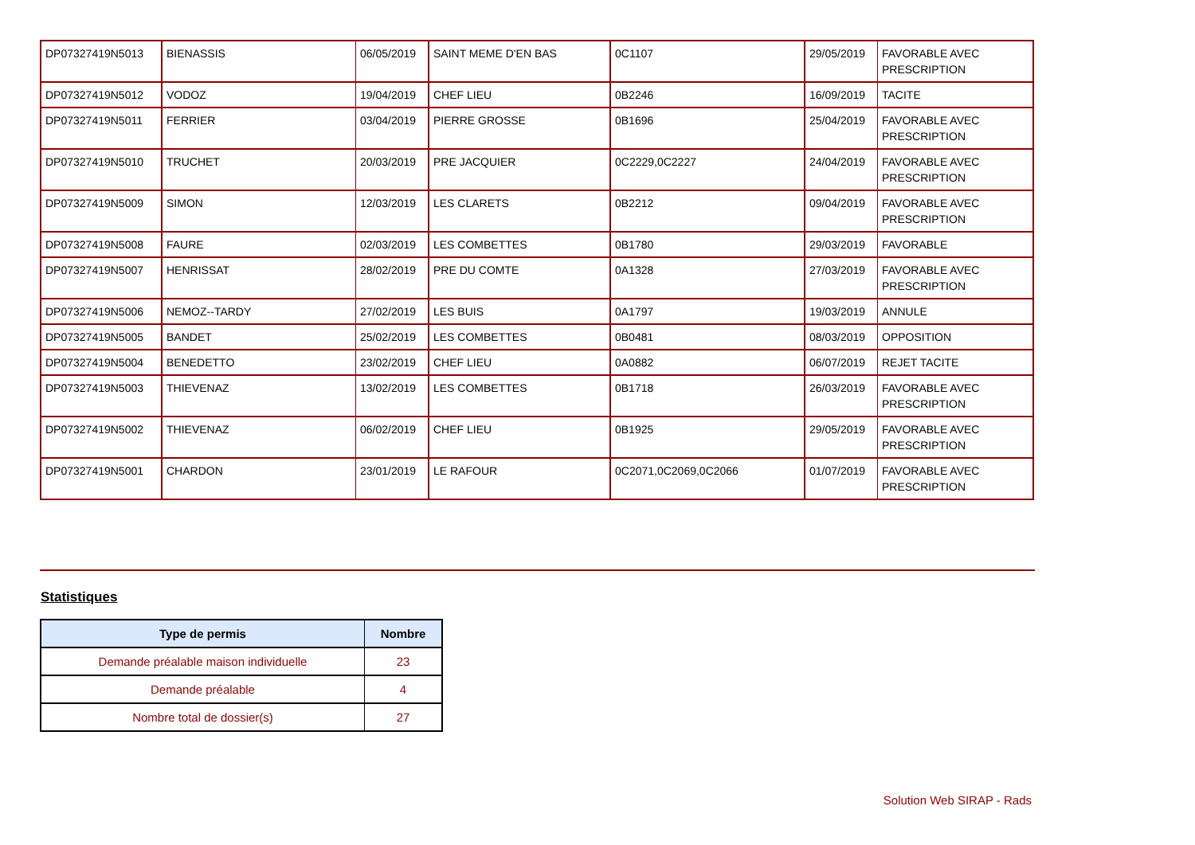| DP07327419N5013 | BIENASSIS | 06/05/2019 | SAINT MEME D'EN BAS | 0C1107 | 29/05/2019 | FAVORABLE AVEC PRESCRIPTION |
| DP07327419N5012 | VODOZ | 19/04/2019 | CHEF LIEU | 0B2246 | 16/09/2019 | TACITE |
| DP07327419N5011 | FERRIER | 03/04/2019 | PIERRE GROSSE | 0B1696 | 25/04/2019 | FAVORABLE AVEC PRESCRIPTION |
| DP07327419N5010 | TRUCHET | 20/03/2019 | PRE JACQUIER | 0C2229,0C2227 | 24/04/2019 | FAVORABLE AVEC PRESCRIPTION |
| DP07327419N5009 | SIMON | 12/03/2019 | LES CLARETS | 0B2212 | 09/04/2019 | FAVORABLE AVEC PRESCRIPTION |
| DP07327419N5008 | FAURE | 02/03/2019 | LES COMBETTES | 0B1780 | 29/03/2019 | FAVORABLE |
| DP07327419N5007 | HENRISSAT | 28/02/2019 | PRE DU COMTE | 0A1328 | 27/03/2019 | FAVORABLE AVEC PRESCRIPTION |
| DP07327419N5006 | NEMOZ--TARDY | 27/02/2019 | LES BUIS | 0A1797 | 19/03/2019 | ANNULE |
| DP07327419N5005 | BANDET | 25/02/2019 | LES COMBETTES | 0B0481 | 08/03/2019 | OPPOSITION |
| DP07327419N5004 | BENEDETTO | 23/02/2019 | CHEF LIEU | 0A0882 | 06/07/2019 | REJET TACITE |
| DP07327419N5003 | THIEVENAZ | 13/02/2019 | LES COMBETTES | 0B1718 | 26/03/2019 | FAVORABLE AVEC PRESCRIPTION |
| DP07327419N5002 | THIEVENAZ | 06/02/2019 | CHEF LIEU | 0B1925 | 29/05/2019 | FAVORABLE AVEC PRESCRIPTION |
| DP07327419N5001 | CHARDON | 23/01/2019 | LE RAFOUR | 0C2071,0C2069,0C2066 | 01/07/2019 | FAVORABLE AVEC PRESCRIPTION |
Statistiques
| Type de permis | Nombre |
| --- | --- |
| Demande préalable maison individuelle | 23 |
| Demande préalable | 4 |
| Nombre total de dossier(s) | 27 |
Solution Web SIRAP - Rads